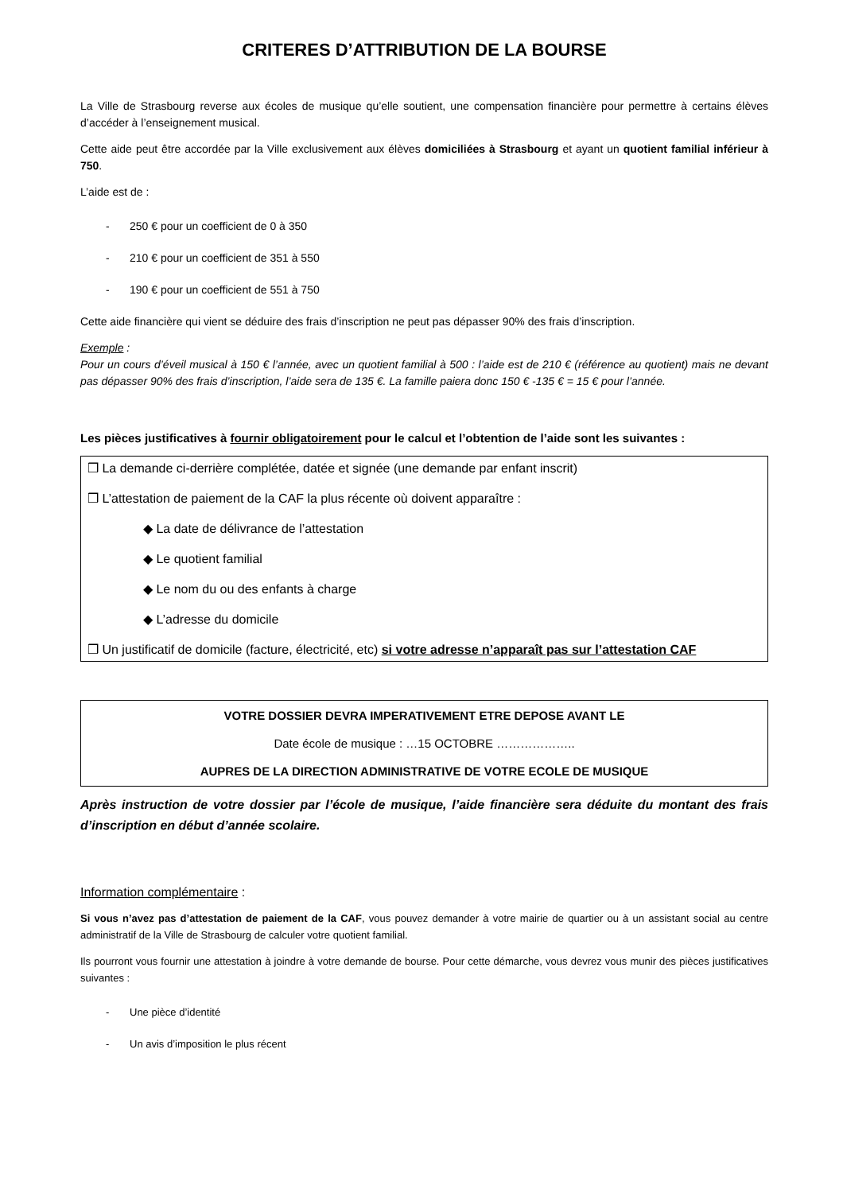CRITERES D’ATTRIBUTION DE LA BOURSE
La Ville de Strasbourg reverse aux écoles de musique qu’elle soutient, une compensation financière pour permettre à certains élèves d’accéder à l’enseignement musical.
Cette aide peut être accordée par la Ville exclusivement aux élèves domiciliées à Strasbourg et ayant un quotient familial inférieur à 750.
L’aide est de :
- 250 € pour un coefficient de 0 à 350
- 210 € pour un coefficient de 351 à 550
- 190 € pour un coefficient de 551 à 750
Cette aide financière qui vient se déduire des frais d’inscription ne peut pas dépasser 90% des frais d’inscription.
Exemple :
Pour un cours d’éveil musical à 150 € l’année, avec un quotient familial à 500 : l’aide est de 210 € (référence au quotient) mais ne devant pas dépasser 90% des frais d’inscription, l’aide sera de 135 €. La famille paiera donc 150 € -135 € = 15 € pour l’année.
Les pièces justificatives à fournir obligatoirement pour le calcul et l’obtention de l’aide sont les suivantes :
❒ La demande ci-derrière complétée, datée et signée (une demande par enfant inscrit)
❒ L’attestation de paiement de la CAF la plus récente où doivent apparaître :
◆ La date de délivrance de l’attestation
◆ Le quotient familial
◆ Le nom du ou des enfants à charge
◆ L’adresse du domicile
❒ Un justificatif de domicile (facture, électricité, etc) si votre adresse n’apparaît pas sur l’attestation CAF
VOTRE DOSSIER DEVRA IMPERATIVEMENT ETRE DEPOSE AVANT LE
Date école de musique : …15 OCTOBRE ………………..
AUPRES DE LA DIRECTION ADMINISTRATIVE DE VOTRE ECOLE DE MUSIQUE
Après instruction de votre dossier par l’école de musique, l’aide financière sera déduite du montant des frais d’inscription en début d’année scolaire.
Information complémentaire :
Si vous n’avez pas d’attestation de paiement de la CAF, vous pouvez demander à votre mairie de quartier ou à un assistant social au centre administratif de la Ville de Strasbourg de calculer votre quotient familial.
Ils pourront vous fournir une attestation à joindre à votre demande de bourse. Pour cette démarche, vous devrez vous munir des pièces justificatives suivantes :
- Une pièce d’identité
- Un avis d’imposition le plus récent